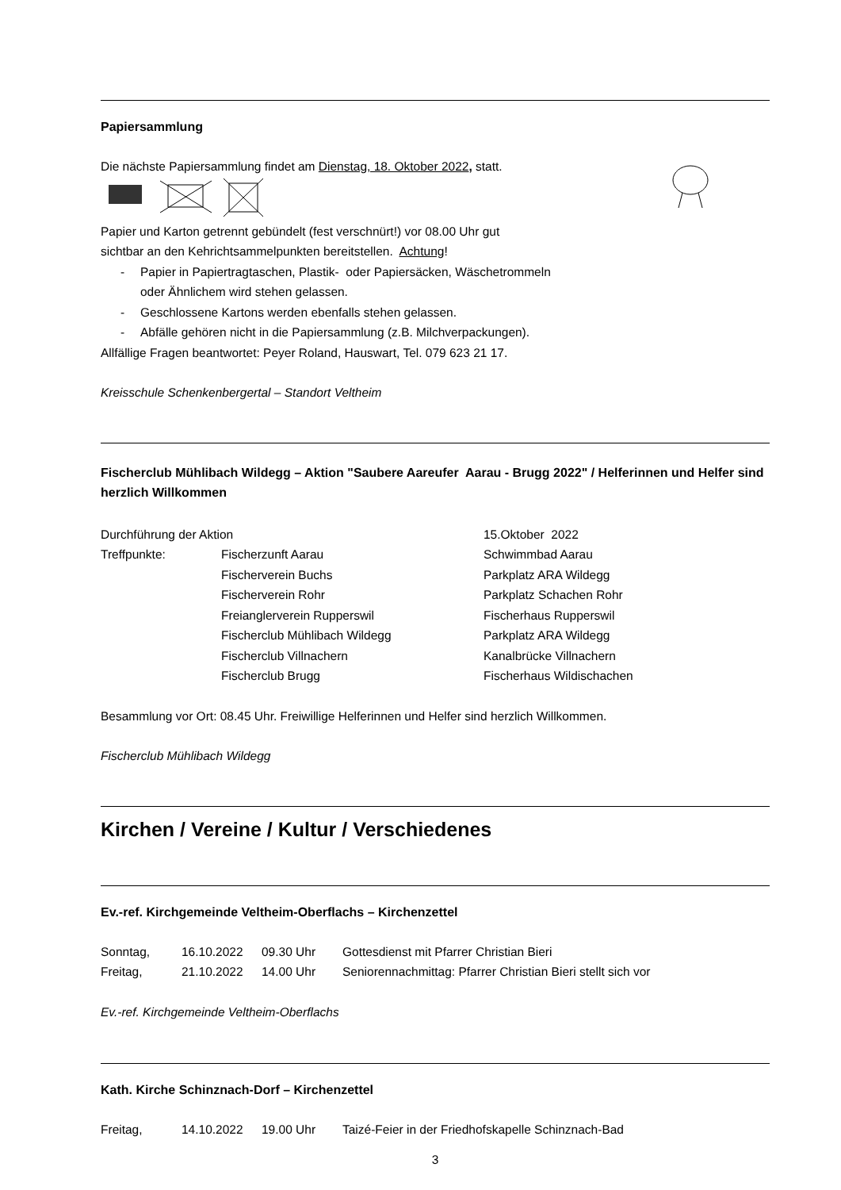Papiersammlung
Die nächste Papiersammlung findet am Dienstag, 18. Oktober 2022, statt.
Papier und Karton getrennt gebündelt (fest verschnürt!) vor 08.00 Uhr gut
sichtbar an den Kehrichtsammelpunkten bereitstellen. Achtung!
- Papier in Papiertragtaschen, Plastik- oder Papiersäcken, Wäschetrommeln
oder Ähnlichem wird stehen gelassen.
- Geschlossene Kartons werden ebenfalls stehen gelassen.
- Abfälle gehören nicht in die Papiersammlung (z.B. Milchverpackungen).
Allfällige Fragen beantwortet: Peyer Roland, Hauswart, Tel. 079 623 21 17.
Kreisschule Schenkenbergertal – Standort Veltheim
Fischerclub Mühlibach Wildegg – Aktion "Saubere Aareufer Aarau - Brugg 2022" / Helferinnen und Helfer sind herzlich Willkommen
| Durchführung der Aktion | | 15.Oktober 2022 |
| Treffpunkte: | Fischerzunft Aarau | Schwimmbad Aarau |
| | Fischerverein Buchs | Parkplatz ARA Wildegg |
| | Fischerverein Rohr | Parkplatz Schachen Rohr |
| | Freianglerverein Rupperswil | Fischerhaus Rupperswil |
| | Fischerclub Mühlibach Wildegg | Parkplatz ARA Wildegg |
| | Fischerclub Villnachern | Kanalbrücke Villnachern |
| | Fischerclub Brugg | Fischerhaus Wildischachen |
Besammlung vor Ort: 08.45 Uhr. Freiwillige Helferinnen und Helfer sind herzlich Willkommen.
Fischerclub Mühlibach Wildegg
Kirchen / Vereine / Kultur / Verschiedenes
Ev.-ref. Kirchgemeinde Veltheim-Oberflachs – Kirchenzettel
| Sonntag, | 16.10.2022 | 09.30 Uhr | Gottesdienst mit Pfarrer Christian Bieri |
| Freitag, | 21.10.2022 | 14.00 Uhr | Seniorennachmittag: Pfarrer Christian Bieri stellt sich vor |
Ev.-ref. Kirchgemeinde Veltheim-Oberflachs
Kath. Kirche Schinznach-Dorf – Kirchenzettel
| Freitag, | 14.10.2022 | 19.00 Uhr | Taizé-Feier in der Friedhofskapelle Schinznach-Bad |
3